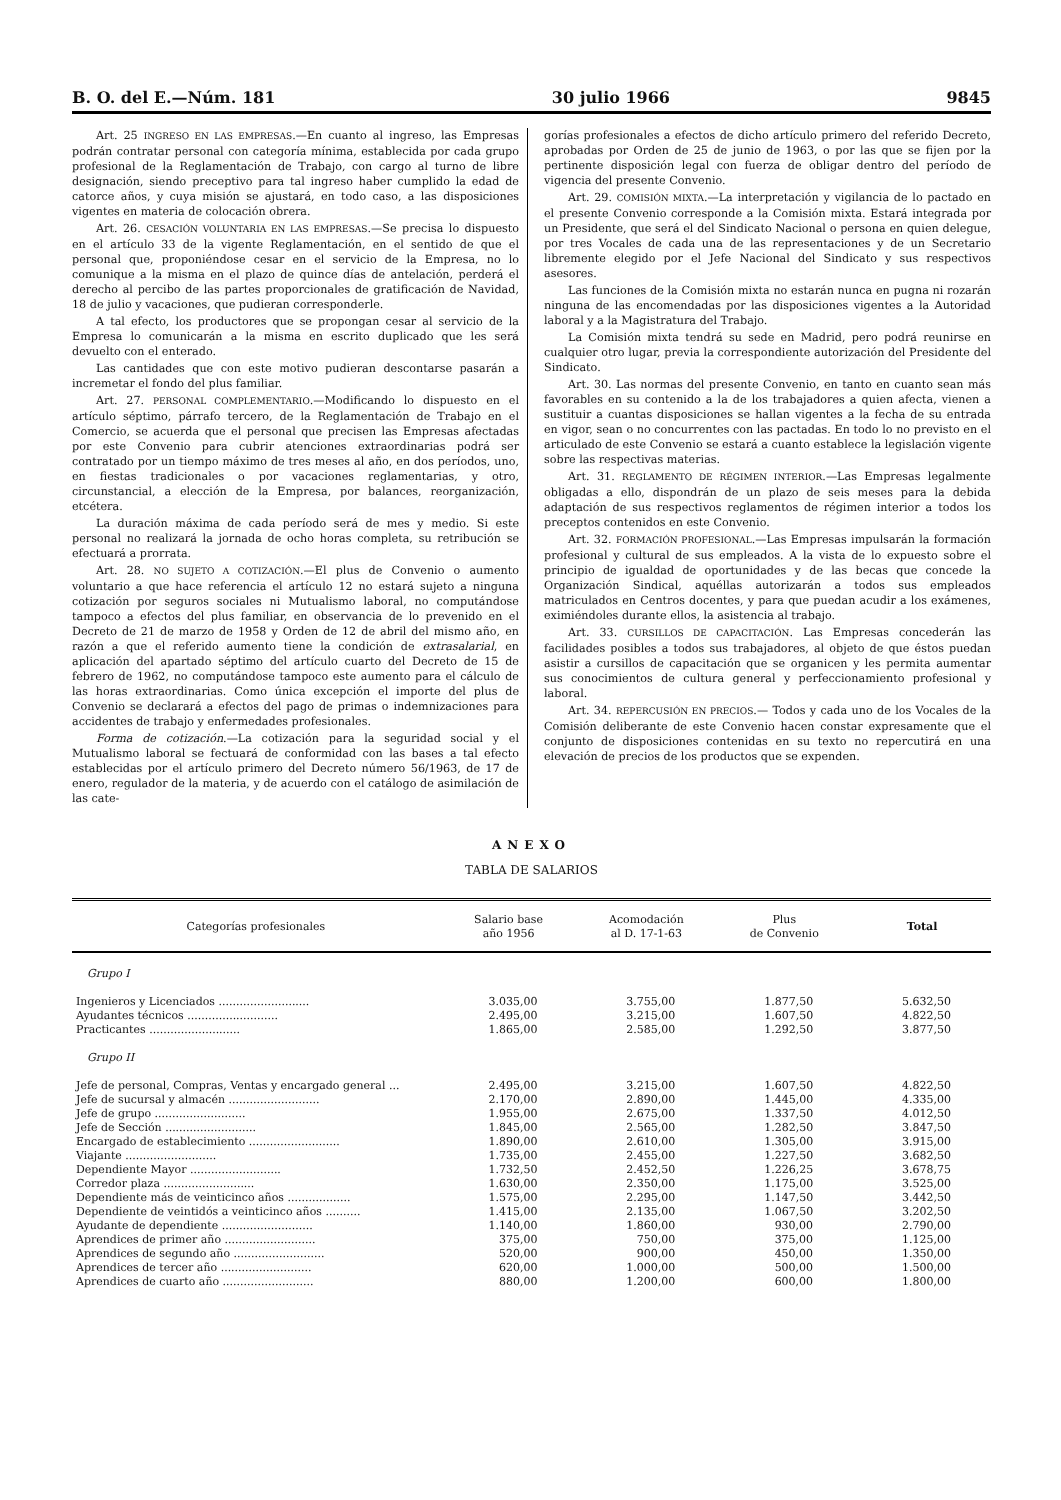B. O. del E.—Núm. 181 30 julio 1966 9845
Art. 25 INGRESO EN LAS EMPRESAS.—En cuanto al ingreso, las Empresas podrán contratar personal con categoría mínima, establecida por cada grupo profesional de la Reglamentación de Trabajo, con cargo al turno de libre designación, siendo preceptivo para tal ingreso haber cumplido la edad de catorce años, y cuya misión se ajustará, en todo caso, a las disposiciones vigentes en materia de colocación obrera.
Art. 26. CESACIÓN VOLUNTARIA EN LAS EMPRESAS.—Se precisa lo dispuesto en el artículo 33 de la vigente Reglamentación, en el sentido de que el personal que, proponiéndose cesar en el servicio de la Empresa, no lo comunique a la misma en el plazo de quince días de antelación, perderá el derecho al percibo de las partes proporcionales de gratificación de Navidad, 18 de julio y vacaciones, que pudieran corresponderle.
A tal efecto, los productores que se propongan cesar al servicio de la Empresa lo comunicarán a la misma en escrito duplicado que les será devuelto con el enterado.
Las cantidades que con este motivo pudieran descontarse pasarán a incremetar el fondo del plus familiar.
Art. 27. PERSONAL COMPLEMENTARIO.—Modificando lo dispuesto en el artículo séptimo, párrafo tercero, de la Reglamentación de Trabajo en el Comercio, se acuerda que el personal que precisen las Empresas afectadas por este Convenio para cubrir atenciones extraordinarias podrá ser contratado por un tiempo máximo de tres meses al año, en dos períodos, uno, en fiestas tradicionales o por vacaciones reglamentarias, y otro, circunstancial, a elección de la Empresa, por balances, reorganización, etcétera.
La duración máxima de cada período será de mes y medio. Si este personal no realizará la jornada de ocho horas completa, su retribución se efectuará a prorrata.
Art. 28. NO SUJETO A COTIZACIÓN.—El plus de Convenio o aumento voluntario a que hace referencia el artículo 12 no estará sujeto a ninguna cotización por seguros sociales ni Mutualismo laboral, no computándose tampoco a efectos del plus familiar, en observancia de lo prevenido en el Decreto de 21 de marzo de 1958 y Orden de 12 de abril del mismo año, en razón a que el referido aumento tiene la condición de extrasalarial, en aplicación del apartado séptimo del artículo cuarto del Decreto de 15 de febrero de 1962, no computándose tampoco este aumento para el cálculo de las horas extraordinarias. Como única excepción el importe del plus de Convenio se declarará a efectos del pago de primas o indemnizaciones para accidentes de trabajo y enfermedades profesionales.
Forma de cotización.—La cotización para la seguridad social y el Mutualismo laboral se fectuará de conformidad con las bases a tal efecto establecidas por el artículo primero del Decreto número 56/1963, de 17 de enero, regulador de la materia, y de acuerdo con el catálogo de asimilación de las cate-
gorías profesionales a efectos de dicho artículo primero del referido Decreto, aprobadas por Orden de 25 de junio de 1963, o por las que se fijen por la pertinente disposición legal con fuerza de obligar dentro del período de vigencia del presente Convenio.
Art. 29. COMISIÓN MIXTA.—La interpretación y vigilancia de lo pactado en el presente Convenio corresponde a la Comisión mixta. Estará integrada por un Presidente, que será el del Sindicato Nacional o persona en quien delegue, por tres Vocales de cada una de las representaciones y de un Secretario libremente elegido por el Jefe Nacional del Sindicato y sus respectivos asesores.
Las funciones de la Comisión mixta no estarán nunca en pugna ni rozarán ninguna de las encomendadas por las disposiciones vigentes a la Autoridad laboral y a la Magistratura del Trabajo.
La Comisión mixta tendrá su sede en Madrid, pero podrá reunirse en cualquier otro lugar, previa la correspondiente autorización del Presidente del Sindicato.
Art. 30. Las normas del presente Convenio, en tanto en cuanto sean más favorables en su contenido a la de los trabajadores a quien afecta, vienen a sustituir a cuantas disposiciones se hallan vigentes a la fecha de su entrada en vigor, sean o no concurrentes con las pactadas. En todo lo no previsto en el articulado de este Convenio se estará a cuanto establece la legislación vigente sobre las respectivas materias.
Art. 31. REGLAMENTO DE RÉGIMEN INTERIOR.—Las Empresas legalmente obligadas a ello, dispondrán de un plazo de seis meses para la debida adaptación de sus respectivos reglamentos de régimen interior a todos los preceptos contenidos en este Convenio.
Art. 32. FORMACIÓN PROFESIONAL.—Las Empresas impulsarán la formación profesional y cultural de sus empleados. A la vista de lo expuesto sobre el principio de igualdad de oportunidades y de las becas que concede la Organización Sindical, aquéllas autorizarán a todos sus empleados matriculados en Centros docentes, y para que puedan acudir a los exámenes, eximiéndoles durante ellos, la asistencia al trabajo.
Art. 33. CURSILLOS DE CAPACITACIÓN. Las Empresas concederán las facilidades posibles a todos sus trabajadores, al objeto de que éstos puedan asistir a cursillos de capacitación que se organicen y les permita aumentar sus conocimientos de cultura general y perfeccionamiento profesional y laboral.
Art. 34. REPERCUSIÓN EN PRECIOS.— Todos y cada uno de los Vocales de la Comisión deliberante de este Convenio hacen constar expresamente que el conjunto de disposiciones contenidas en su texto no repercutirá en una elevación de precios de los productos que se expenden.
ANEXO
TABLA DE SALARIOS
| Categorías profesionales | Salario base año 1956 | Acomodación al D. 17-1-63 | Plus de Convenio | Total |
| --- | --- | --- | --- | --- |
| Grupo I | | | | |
| Ingenieros y Licenciados .......................... | 3.035,00 | 3.755,00 | 1.877,50 | 5.632,50 |
| Ayudantes técnicos .......................... | 2.495,00 | 3.215,00 | 1.607,50 | 4.822,50 |
| Practicantes .......................... | 1.865,00 | 2.585,00 | 1.292,50 | 3.877,50 |
| Grupo II | | | | |
| Jefe de personal, Compras, Ventas y encargado general ... | 2.495,00 | 3.215,00 | 1.607,50 | 4.822,50 |
| Jefe de sucursal y almacén .......................... | 2.170,00 | 2.890,00 | 1.445,00 | 4.335,00 |
| Jefe de grupo .......................... | 1.955,00 | 2.675,00 | 1.337,50 | 4.012,50 |
| Jefe de Sección .......................... | 1.845,00 | 2.565,00 | 1.282,50 | 3.847,50 |
| Encargado de establecimiento .......................... | 1.890,00 | 2.610,00 | 1.305,00 | 3.915,00 |
| Viajante .......................... | 1.735,00 | 2.455,00 | 1.227,50 | 3.682,50 |
| Dependiente Mayor .......................... | 1.732,50 | 2.452,50 | 1.226,25 | 3.678,75 |
| Corredor plaza .......................... | 1.630,00 | 2.350,00 | 1.175,00 | 3.525,00 |
| Dependiente más de veinticinco años .................. | 1.575,00 | 2.295,00 | 1.147,50 | 3.442,50 |
| Dependiente de veintidós a veinticinco años .......... | 1.415,00 | 2.135,00 | 1.067,50 | 3.202,50 |
| Ayudante de dependiente .......................... | 1.140,00 | 1.860,00 | 930,00 | 2.790,00 |
| Aprendices de primer año .......................... | 375,00 | 750,00 | 375,00 | 1.125,00 |
| Aprendices de segundo año .......................... | 520,00 | 900,00 | 450,00 | 1.350,00 |
| Aprendices de tercer año .......................... | 620,00 | 1.000,00 | 500,00 | 1.500,00 |
| Aprendices de cuarto año .......................... | 880,00 | 1.200,00 | 600,00 | 1.800,00 |